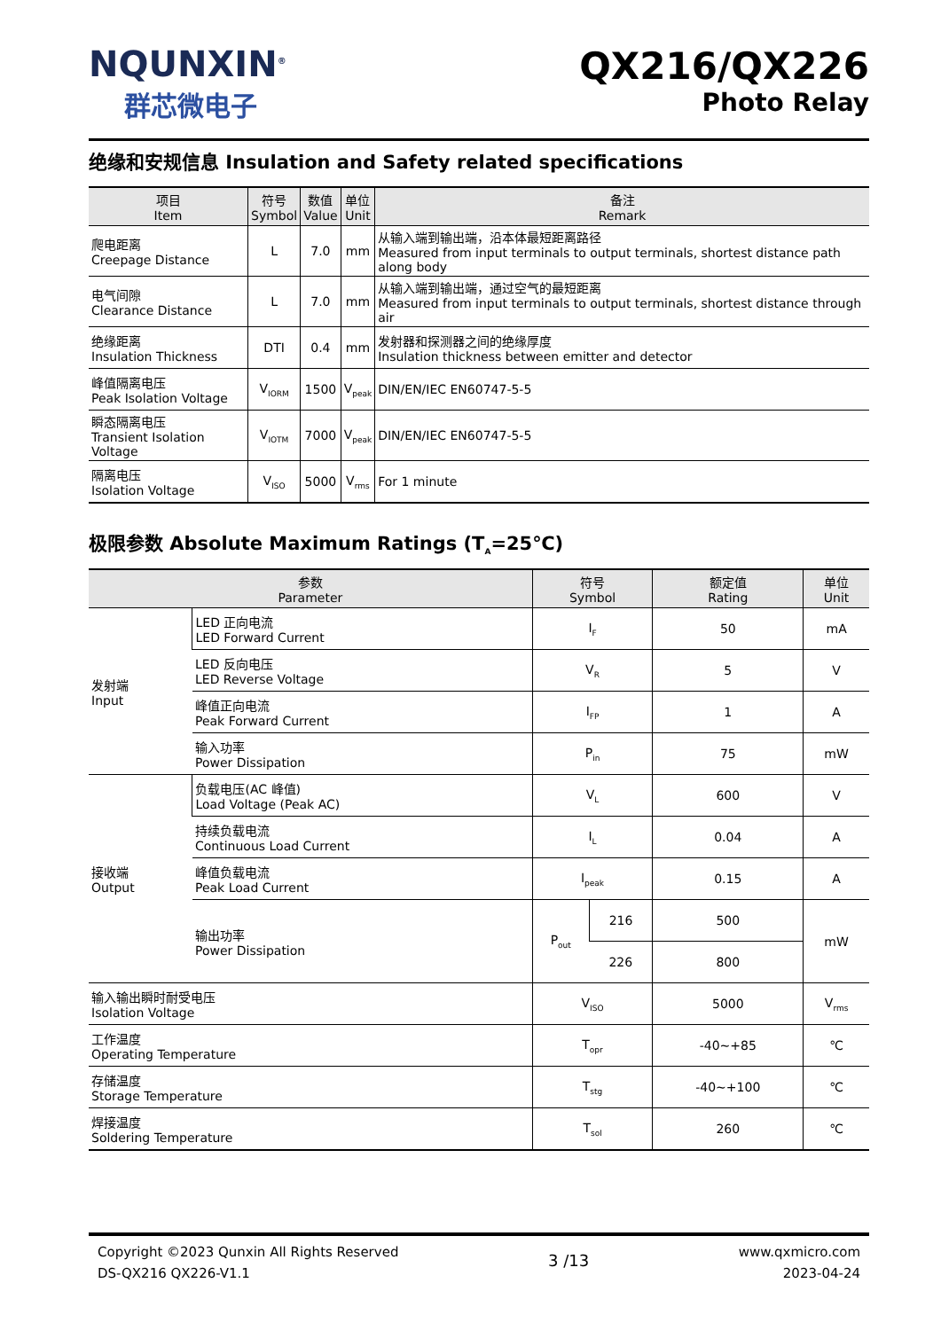NQUNXIN<sup>®</sup>
群芯微电子
QX216/QX226
Photo Relay
绝缘和安规信息 Insulation and Safety related specifications
| 项目 Item | 符号 Symbol | 数值 Value | 单位 Unit | 备注 Remark |
| --- | --- | --- | --- | --- |
| 爬电距离 Creepage Distance | L | 7.0 | mm | 从输入端到输出端，沿本体最短距离路径 Measured from input terminals to output terminals, shortest distance path along body |
| 电气间隙 Clearance Distance | L | 7.0 | mm | 从输入端到输出端，通过空气的最短距离 Measured from input terminals to output terminals, shortest distance through air |
| 绝缘距离 Insulation Thickness | DTI | 0.4 | mm | 发射器和探测器之间的绝缘厚度 Insulation thickness between emitter and detector |
| 峰值隔离电压 Peak Isolation Voltage | V<sub>IORM</sub> | 1500 | V<sub>peak</sub> | DIN/EN/IEC EN60747-5-5 |
| 瞬态隔离电压 Transient Isolation Voltage | V<sub>IOTM</sub> | 7000 | V<sub>peak</sub> | DIN/EN/IEC EN60747-5-5 |
| 隔离电压 Isolation Voltage | V<sub>ISO</sub> | 5000 | V<sub>rms</sub> | For 1 minute |
极限参数 Absolute Maximum Ratings (T<sub>A</sub>=25℃)
| 参数 Parameter | | 符号 Symbol | | 额定值 Rating | 单位 Unit |
| --- | --- | --- | --- | --- | --- |
| 发射端 Input | LED 正向电流 LED Forward Current | I<sub>F</sub> | | 50 | mA |
| | LED 反向电压 LED Reverse Voltage | V<sub>R</sub> | | 5 | V |
| | 峰值正向电流 Peak Forward Current | I<sub>FP</sub> | | 1 | A |
| | 输入功率 Power Dissipation | P<sub>in</sub> | | 75 | mW |
| 接收端 Output | 负载电压(AC 峰值) Load Voltage (Peak AC) | V<sub>L</sub> | | 600 | V |
| | 持续负载电流 Continuous Load Current | I<sub>L</sub> | | 0.04 | A |
| | 峰值负载电流 Peak Load Current | I<sub>peak</sub> | | 0.15 | A |
| | 输出功率 Power Dissipation | P<sub>out</sub> | 216 | 500 | mW |
| | | | 226 | 800 | |
| 输入输出瞬时耐受电压 Isolation Voltage | | V<sub>ISO</sub> | | 5000 | V<sub>rms</sub> |
| 工作温度 Operating Temperature | | T<sub>opr</sub> | | -40~+85 | ℃ |
| 存储温度 Storage Temperature | | T<sub>stg</sub> | | -40~+100 | ℃ |
| 焊接温度 Soldering Temperature | | T<sub>sol</sub> | | 260 | ℃ |
Copyright ©2023 Qunxin All Rights Reserved
DS-QX216 QX226-V1.1
3 /13
www.qxmicro.com
2023-04-24